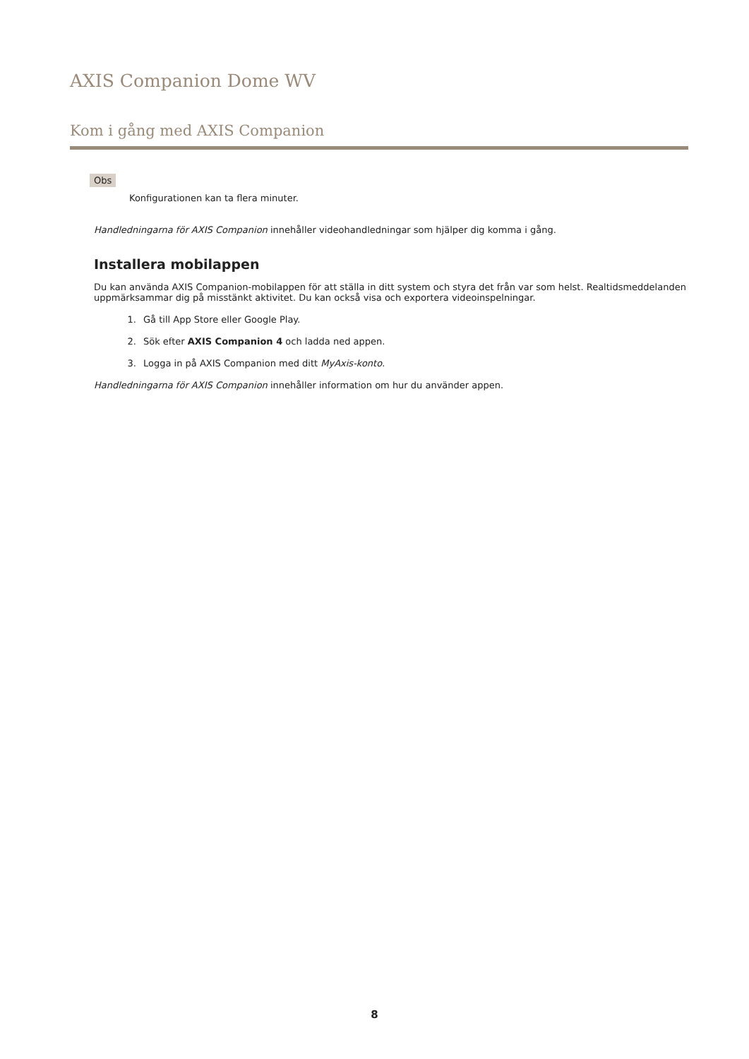AXIS Companion Dome WV
Kom i gång med AXIS Companion
Obs
Konfigurationen kan ta flera minuter.
Handledningarna för AXIS Companion innehåller videohandledningar som hjälper dig komma i gång.
Installera mobilappen
Du kan använda AXIS Companion-mobilappen för att ställa in ditt system och styra det från var som helst. Realtidsmeddelanden uppmärksammar dig på misstänkt aktivitet. Du kan också visa och exportera videoinspelningar.
1. Gå till App Store eller Google Play.
2. Sök efter AXIS Companion 4 och ladda ned appen.
3. Logga in på AXIS Companion med ditt MyAxis-konto.
Handledningarna för AXIS Companion innehåller information om hur du använder appen.
8